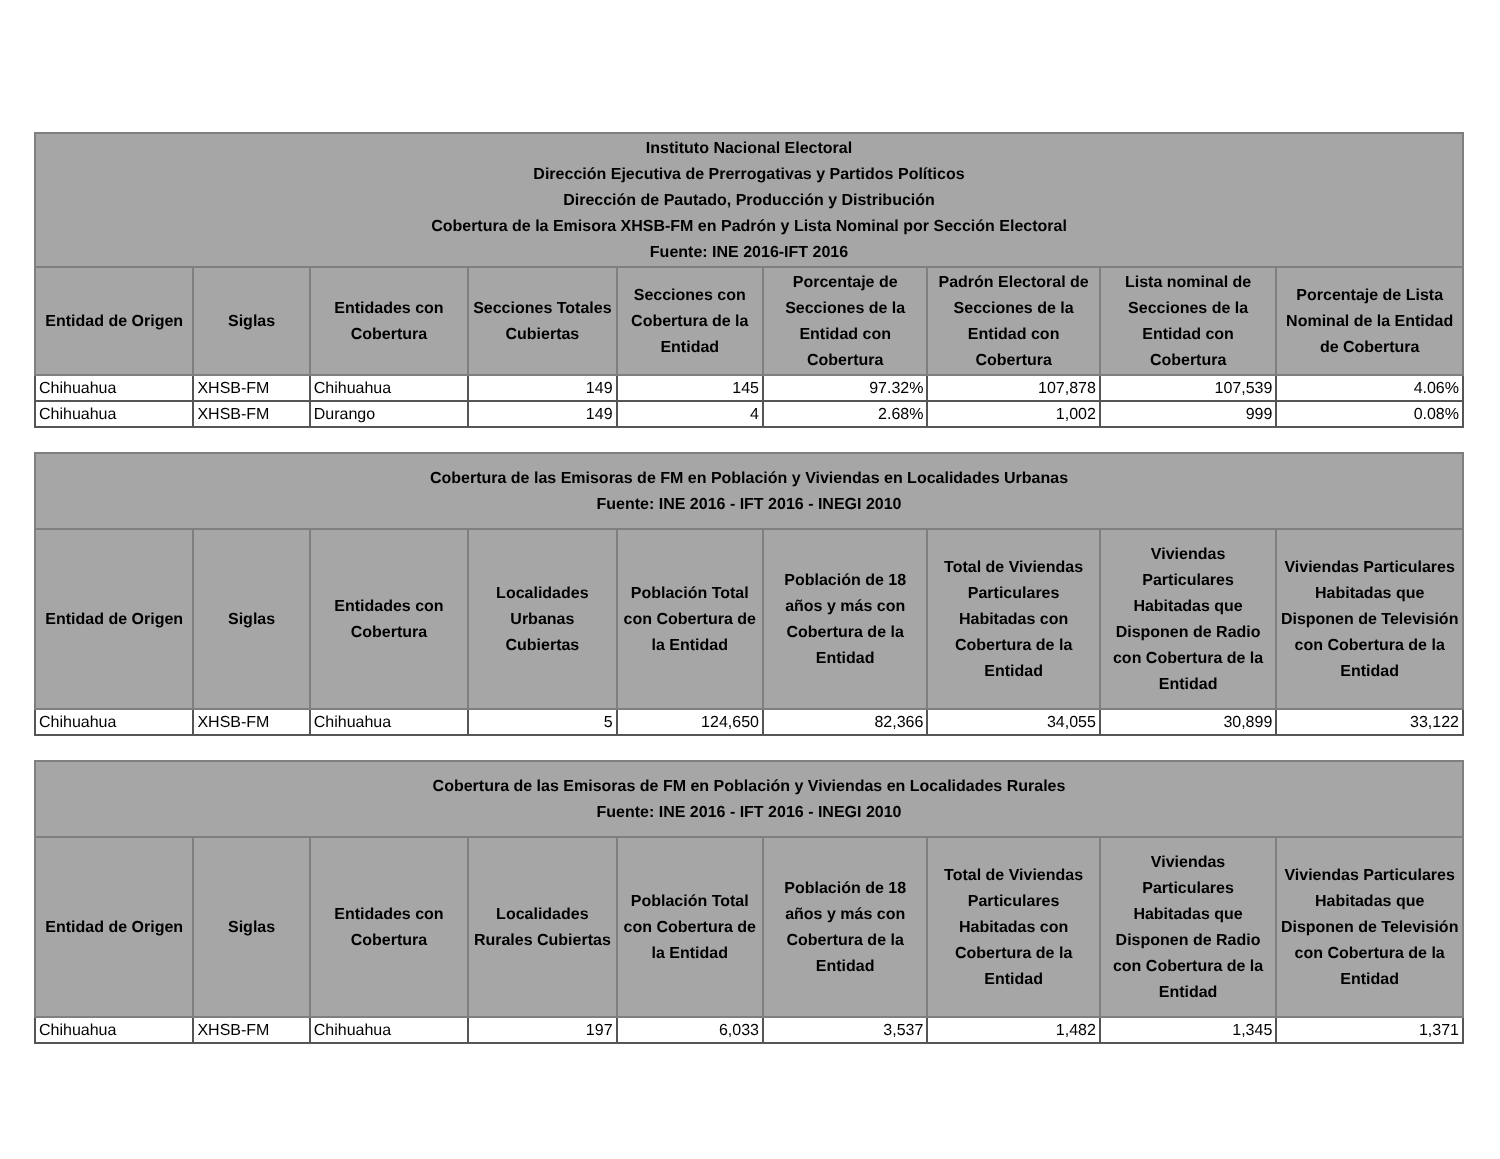| Instituto Nacional Electoral Dirección Ejecutiva de Prerrogativas y Partidos Políticos Dirección de Pautado, Producción y Distribución Cobertura de la Emisora XHSB-FM en Padrón y Lista Nominal por Sección Electoral Fuente: INE 2016-IFT 2016 | | | | | | | | |
| --- | --- | --- | --- | --- | --- | --- | --- | --- |
| Entidad de Origen | Siglas | Entidades con Cobertura | Secciones Totales Cubiertas | Secciones con Cobertura de la Entidad | Porcentaje de Secciones de la Entidad con Cobertura | Padrón Electoral de Secciones de la Entidad con Cobertura | Lista nominal de Secciones de la Entidad con Cobertura | Porcentaje de Lista Nominal de la Entidad de Cobertura |
| Chihuahua | XHSB-FM | Chihuahua | 149 | 145 | 97.32% | 107,878 | 107,539 | 4.06% |
| Chihuahua | XHSB-FM | Durango | 149 | 4 | 2.68% | 1,002 | 999 | 0.08% |
| Cobertura de las Emisoras de FM en Población y Viviendas en Localidades Urbanas Fuente: INE 2016 - IFT 2016 - INEGI 2010 | | | | | | | | |
| --- | --- | --- | --- | --- | --- | --- | --- | --- |
| Entidad de Origen | Siglas | Entidades con Cobertura | Localidades Urbanas Cubiertas | Población Total con Cobertura de la Entidad | Población de 18 años y más con Cobertura de la Entidad | Total de Viviendas Particulares Habitadas con Cobertura de la Entidad | Viviendas Particulares Habitadas que Disponen de Radio con Cobertura de la Entidad | Viviendas Particulares Habitadas que Disponen de Televisión con Cobertura de la Entidad |
| Chihuahua | XHSB-FM | Chihuahua | 5 | 124,650 | 82,366 | 34,055 | 30,899 | 33,122 |
| Cobertura de las Emisoras de FM en Población y Viviendas en Localidades Rurales Fuente: INE 2016 - IFT 2016 - INEGI 2010 | | | | | | | | |
| --- | --- | --- | --- | --- | --- | --- | --- | --- |
| Entidad de Origen | Siglas | Entidades con Cobertura | Localidades Rurales Cubiertas | Población Total con Cobertura de la Entidad | Población de 18 años y más con Cobertura de la Entidad | Total de Viviendas Particulares Habitadas con Cobertura de la Entidad | Viviendas Particulares Habitadas que Disponen de Radio con Cobertura de la Entidad | Viviendas Particulares Habitadas que Disponen de Televisión con Cobertura de la Entidad |
| Chihuahua | XHSB-FM | Chihuahua | 197 | 6,033 | 3,537 | 1,482 | 1,345 | 1,371 |